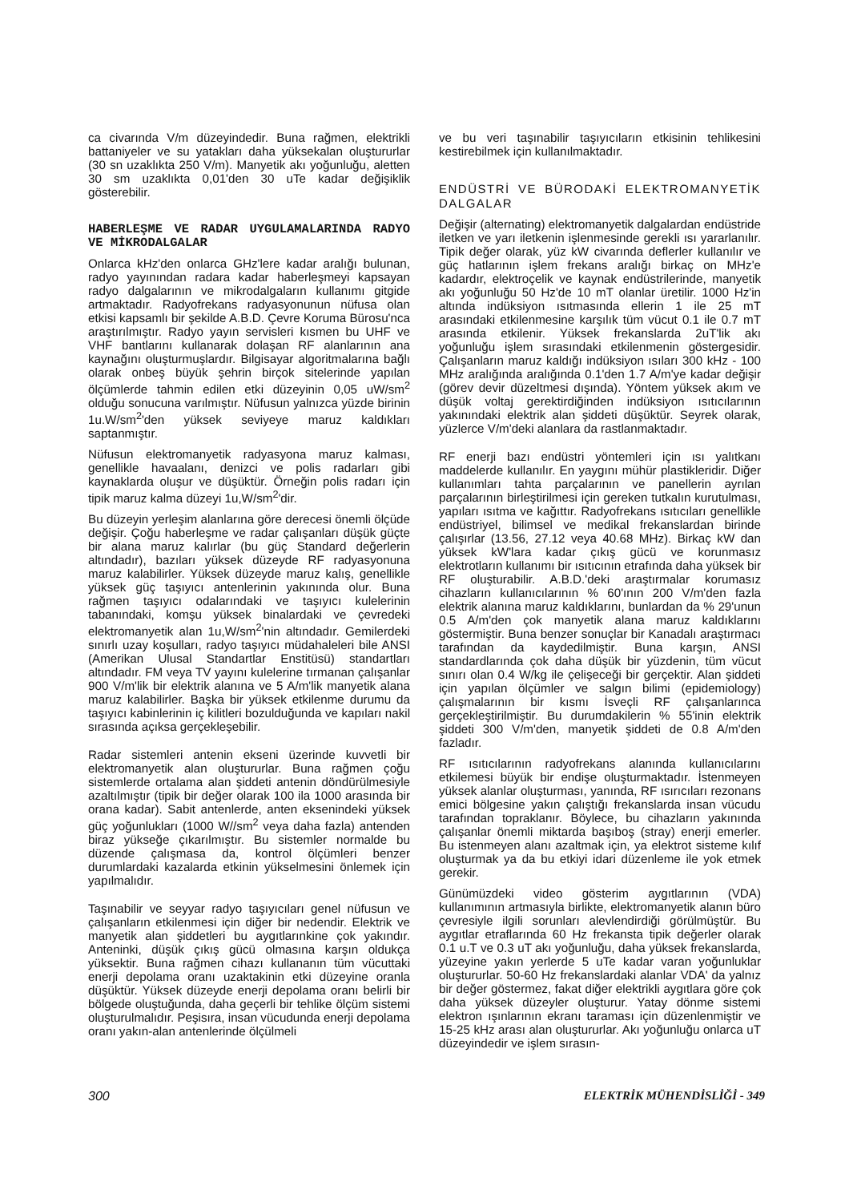ca civarında V/m düzeyindedir. Buna rağmen, elektrikli battaniyeler ve su yatakları daha yüksekalan oluştururlar (30 sn uzaklıkta 250 V/m). Manyetik akı yoğunluğu, aletten 30 sm uzaklıkta 0,01'den 30 uTe kadar değişiklik gösterebilir.
HABERLEŞME VE RADAR UYGULAMALARINDA RADYO VE MİKRODALGALAR
Onlarca kHz'den onlarca GHz'lere kadar aralığı bulunan, radyo yayınından radara kadar haberleşmeyi kapsayan radyo dalgalarının ve mikrodalgaların kullanımı gitgide artmaktadır. Radyofrekans radyasyonunun nüfusa olan etkisi kapsamlı bir şekilde A.B.D. Çevre Koruma Bürosu'nca araştırılmıştır. Radyo yayın servisleri kısmen bu UHF ve VHF bantlarını kullanarak dolaşan RF alanlarının ana kaynağını oluşturmuşlardır. Bilgisayar algoritmalarına bağlı olarak onbeş büyük şehrin birçok sitelerinde yapılan ölçümlerde tahmin edilen etki düzeyinin 0,05 uW/sm<sup>2</sup> olduğu sonucuna varılmıştır. Nüfusun yalnızca yüzde birinin 1u.W/sm<sup>2</sup>'den yüksek seviyeye maruz kaldıkları saptanmıştır.
Nüfusun elektromanyetik radyasyona maruz kalması, genellikle havaalanı, denizci ve polis radarları gibi kaynaklarda oluşur ve düşüktür. Örneğin polis radarı için tipik maruz kalma düzeyi 1u,W/sm<sup>2</sup>'dir.
Bu düzeyin yerleşim alanlarına göre derecesi önemli ölçüde değişir. Çoğu haberleşme ve radar çalışanları düşük güçte bir alana maruz kalırlar (bu güç Standard değerlerin altındadır), bazıları yüksek düzeyde RF radyasyonuna maruz kalabilirler. Yüksek düzeyde maruz kalış, genellikle yüksek güç taşıyıcı antenlerinin yakınında olur. Buna rağmen taşıyıcı odalarındaki ve taşıyıcı kulelerinin tabanındaki, komşu yüksek binalardaki ve çevredeki elektromanyetik alan 1u,W/sm<sup>2</sup>'nin altındadır. Gemilerdeki sınırlı uzay koşulları, radyo taşıyıcı müdahaleleri bile ANSI (Amerikan Ulusal Standartlar Enstitüsü) standartları altındadır. FM veya TV yayını kulelerine tırmanan çalışanlar 900 V/m'lik bir elektrik alanına ve 5 A/m'lik manyetik alana maruz kalabilirler. Başka bir yüksek etkilenme durumu da taşıyıcı kabinlerinin iç kilitleri bozulduğunda ve kapıları nakil sırasında açıksa gerçekleşebilir.
Radar sistemleri antenin ekseni üzerinde kuvvetli bir elektromanyetik alan oluştururlar. Buna rağmen çoğu sistemlerde ortalama alan şiddeti antenin döndürülmesiyle azaltılmıştır (tipik bir değer olarak 100 ila 1000 arasında bir orana kadar). Sabit antenlerde, anten eksenindeki yüksek güç yoğunlukları (1000 W//sm<sup>2</sup> veya daha fazla) antenden biraz yükseğe çıkarılmıştır. Bu sistemler normalde bu düzende çalışmasa da, kontrol ölçümleri benzer durumlardaki kazalarda etkinin yükselmesini önlemek için yapılmalıdır.
Taşınabilir ve seyyar radyo taşıyıcıları genel nüfusun ve çalışanların etkilenmesi için diğer bir nedendir. Elektrik ve manyetik alan şiddetleri bu aygıtlarınkine çok yakındır. Anteninki, düşük çıkış gücü olmasına karşın oldukça yüksektir. Buna rağmen cihazı kullananın tüm vücuttaki enerji depolama oranı uzaktakinin etki düzeyine oranla düşüktür. Yüksek düzeyde enerji depolama oranı belirli bir bölgede oluştuğunda, daha geçerli bir tehlike ölçüm sistemi oluşturulmalıdır. Peşisıra, insan vücudunda enerji depolama oranı yakın-alan antenlerinde ölçülmeli
ve bu veri taşınabilir taşıyıcıların etkisinin tehlikesini kestirebilmek için kullanılmaktadır.
ENDÜSTRİ VE BÜRODAKİ ELEKTROMANYETİK DALGALAR
Değişir (alternating) elektromanyetik dalgalardan endüstride iletken ve yarı iletkenin işlenmesinde gerekli ısı yararlanılır. Tipik değer olarak, yüz kW civarında defler­ler kullanılır ve güç hatlarının işlem frekans aralığı birkaç on MHz'e kadardır, elektroçelik ve kaynak endüstrilerinde, manyetik akı yoğunluğu 50 Hz'de 10 mT olanlar üretilir. 1000 Hz'in altında indüksiyon ısıtmasında ellerin 1 ile 25 mT arasındaki etkilenmesine karşılık tüm vücut 0.1 ile 0.7 mT arasında etkilenir. Yüksek frekanslarda 2uT'lik akı yoğunluğu işlem sırasındaki etkilenmenin göstergesidir. Çalışanların maruz kaldığı indüksiyon ısıları 300 kHz - 100 MHz aralığında aralığında 0.1'den 1.7 A/m'ye kadar değişir (görev devir düzeltmesi dışında). Yöntem yüksek akım ve düşük voltaj gerektirdiğinden indüksiyon ısıtıcılarının yakınındaki elektrik alan şiddeti düşüktür. Seyrek olarak, yüzlerce V/m'deki alanlara da rastlanmaktadır.
RF enerji bazı endüstri yöntemleri için ısı yalıtkanı maddelerde kullanılır. En yaygını mühür plastikleridir. Diğer kullanımları tahta parçalarının ve panellerin ayrılan parçalarının birleştirilmesi için gereken tutkalın kurutulması, yapıları ısıtma ve kağıttır. Radyofrekans ısıtıcıları genellikle endüstriyel, bilimsel ve medikal frekanslardan birinde çalışırlar (13.56, 27.12 veya 40.68 MHz). Birkaç kW dan yüksek kW'lara kadar çıkış gücü ve korunmasız elektrotların kullanımı bir ısıtıcının etrafında daha yüksek bir RF oluşturabilir. A.B.D.'deki araştırmalar korumasız cihazların kullanıcılarının % 60'ının 200 V/m'den fazla elektrik alanına maruz kaldıklarını, bunlardan da % 29'unun 0.5 A/m'den çok manyetik alana maruz kaldıklarını göstermiştir. Buna benzer sonuçlar bir Kanadalı araştırmacı tarafından da kaydedilmiştir. Buna karşın, ANSI standardlarında çok daha düşük bir yüzdenin, tüm vücut sınırı olan 0.4 W/kg ile çelişeceği bir gerçektir. Alan şiddeti için yapılan ölçümler ve salgın bilimi (epidemiology) çalışmalarının bir kısmı İsveçli RF çalışanlarınca gerçekleştirilmiştir. Bu durumdakilerin % 55'inin elektrik şiddeti 300 V/m'den, manyetik şiddeti de 0.8 A/m'den fazladır.
RF ısıtıcılarının radyofrekans alanında kullanıcılarını etkilemesi büyük bir endişe oluşturmaktadır. İstenmeyen yüksek alanlar oluşturması, yanında, RF ısırıcıları rezonans emici bölgesine yakın çalıştığı frekanslarda insan vücudu tarafından topraklanır. Böylece, bu cihazların yakınında çalışanlar önemli miktarda başıboş (stray) enerji emerler. Bu istenmeyen alanı azaltmak için, ya elektrot sisteme kılıf oluşturmak ya da bu etkiyi idari düzenleme ile yok etmek gerekir.
Günümüzdeki video gösterim aygıtlarının (VDA) kullanımının artmasıyla birlikte, elektromanyetik alanın büro çevresiyle ilgili sorunları alevlendirdiği görülmüştür. Bu aygıtlar etraflarında 60 Hz frekansta tipik değerler olarak 0.1 u.T ve 0.3 uT akı yoğunluğu, daha yüksek frekanslarda, yüzeyine yakın yerlerde 5 uTe kadar varan yoğunluklar oluştururlar. 50-60 Hz frekanslardaki alanlar VDA' da yalnız bir değer göstermez, fakat diğer elektrikli aygıtlara göre çok daha yüksek düzeyler oluşturur. Yatay dönme sistemi elektron ışınlarının ekranı taraması için düzenlenmiştir ve 15-25 kHz arası alan oluştururlar. Akı yoğunluğu onlarca uT düzeyindedir ve işlem sırasın-
300 ELEKTRİK MÜHENDİSLİĞİ - 349